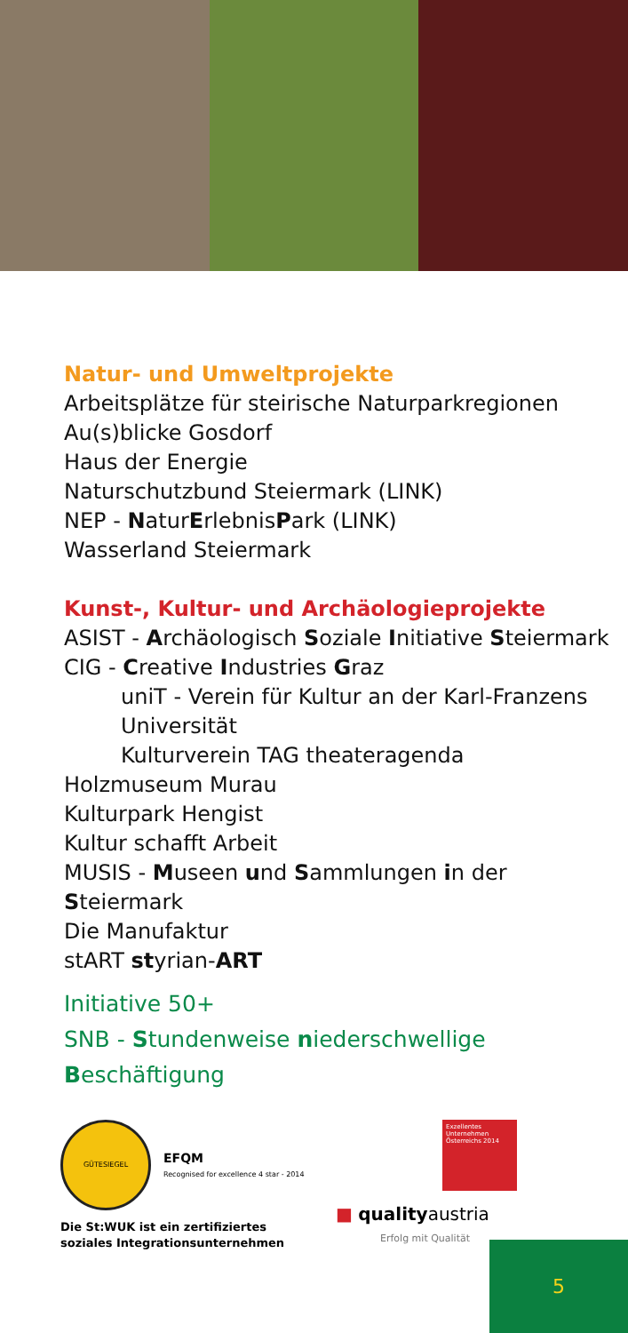Natur- und Umweltprojekte
Arbeitsplätze für steirische Naturparkregionen
Au(s)blicke Gosdorf
Haus der Energie
Naturschutzbund Steiermark (LINK)
NEP - NaturErlebnisPark (LINK)
Wasserland Steiermark
Kunst-, Kultur- und Archäologieprojekte
ASIST - Archäologisch Soziale Initiative Steiermark
CIG - Creative Industries Graz
uniT - Verein für Kultur an der Karl-Franzens Universität
Kulturverein TAG theateragenda
Holzmuseum Murau
Kulturpark Hengist
Kultur schafft Arbeit
MUSIS - Museen und Sammlungen in der Steiermark
Die Manufaktur
stART styrian-ART
Initiative 50+
SNB - Stundenweise niederschwellige Beschäftigung
GÜTESIEGEL
EFQM
Recognised for excellence 4 star - 2014
Die St:WUK ist ein zertifiziertes
soziales Integrationsunternehmen
Exzellentes Unternehmen Österreichs 2014
■ qualityaustria
Erfolg mit Qualität
5